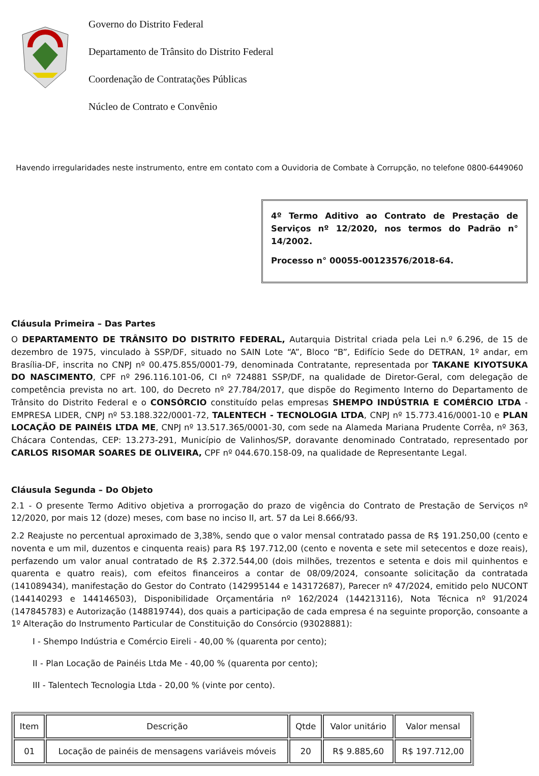Governo do Distrito Federal
Departamento de Trânsito do Distrito Federal
Coordenação de Contratações Públicas
Núcleo de Contrato e Convênio
Havendo irregularidades neste instrumento, entre em contato com a Ouvidoria de Combate à Corrupção, no telefone 0800-6449060
4º Termo Aditivo ao Contrato de Prestação de Serviços nº 12/2020, nos termos do Padrão n° 14/2002.
Processo n° 00055-00123576/2018-64.
Cláusula Primeira – Das Partes
O DEPARTAMENTO DE TRÂNSITO DO DISTRITO FEDERAL, Autarquia Distrital criada pela Lei n.º 6.296, de 15 de dezembro de 1975, vinculado à SSP/DF, situado no SAIN Lote “A”, Bloco “B”, Edifício Sede do DETRAN, 1º andar, em Brasília-DF, inscrita no CNPJ nº 00.475.855/0001-79, denominada Contratante, representada por TAKANE KIYOTSUKA DO NASCIMENTO, CPF nº 296.116.101-06, CI nº 724881 SSP/DF, na qualidade de Diretor-Geral, com delegação de competência prevista no art. 100, do Decreto nº 27.784/2017, que dispõe do Regimento Interno do Departamento de Trânsito do Distrito Federal e o CONSÓRCIO constituído pelas empresas SHEMPO INDÚSTRIA E COMÉRCIO LTDA - EMPRESA LIDER, CNPJ nº 53.188.322/0001-72, TALENTECH - TECNOLOGIA LTDA, CNPJ nº 15.773.416/0001-10 e PLAN LOCAÇÃO DE PAINÉIS LTDA ME, CNPJ nº 13.517.365/0001-30, com sede na Alameda Mariana Prudente Corrêa, nº 363, Chácara Contendas, CEP: 13.273-291, Município de Valinhos/SP, doravante denominado Contratado, representado por CARLOS RISOMAR SOARES DE OLIVEIRA, CPF nº 044.670.158-09, na qualidade de Representante Legal.
Cláusula Segunda – Do Objeto
2.1 - O presente Termo Aditivo objetiva a prorrogação do prazo de vigência do Contrato de Prestação de Serviços nº 12/2020, por mais 12 (doze) meses, com base no inciso II, art. 57 da Lei 8.666/93.
2.2 Reajuste no percentual aproximado de 3,38%, sendo que o valor mensal contratado passa de R$ 191.250,00 (cento e noventa e um mil, duzentos e cinquenta reais) para R$ 197.712,00 (cento e noventa e sete mil setecentos e doze reais), perfazendo um valor anual contratado de R$ 2.372.544,00 (dois milhões, trezentos e setenta e dois mil quinhentos e quarenta e quatro reais), com efeitos financeiros a contar de 08/09/2024, consoante solicitação da contratada (141089434), manifestação do Gestor do Contrato (142995144 e 143172687), Parecer nº 47/2024, emitido pelo NUCONT (144140293 e 144146503), Disponibilidade Orçamentária nº 162/2024 (144213116), Nota Técnica nº 91/2024 (147845783) e Autorização (148819744), dos quais a participação de cada empresa é na seguinte proporção, consoante a 1º Alteração do Instrumento Particular de Constituição do Consórcio (93028881):
I - Shempo Indústria e Comércio Eireli - 40,00 % (quarenta por cento);
II - Plan Locação de Painéis Ltda Me - 40,00 % (quarenta por cento);
III - Talentech Tecnologia Ltda - 20,00 % (vinte por cento).
| Item | Descrição | Qtde | Valor unitário | Valor mensal |
| --- | --- | --- | --- | --- |
| 01 | Locação de painéis de mensagens variáveis móveis | 20 | R$ 9.885,60 | R$ 197.712,00 |